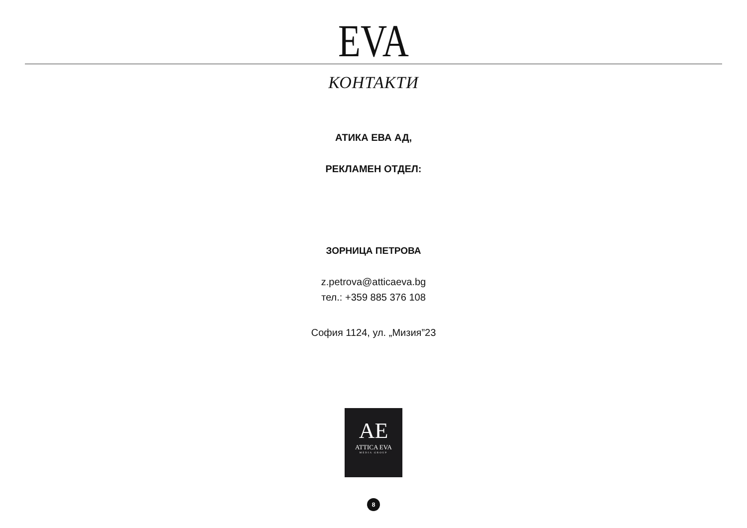EVA
КОНТАКТИ
АТИКА ЕВА АД,
РЕКЛАМЕН ОТДЕЛ:
ЗОРНИЦА ПЕТРОВА
z.petrova@atticaeva.bg
тел.: +359 885 376 108
София 1124, ул. „Мизия”23
AE
ATTICA EVA
MEDIA GROUP
8